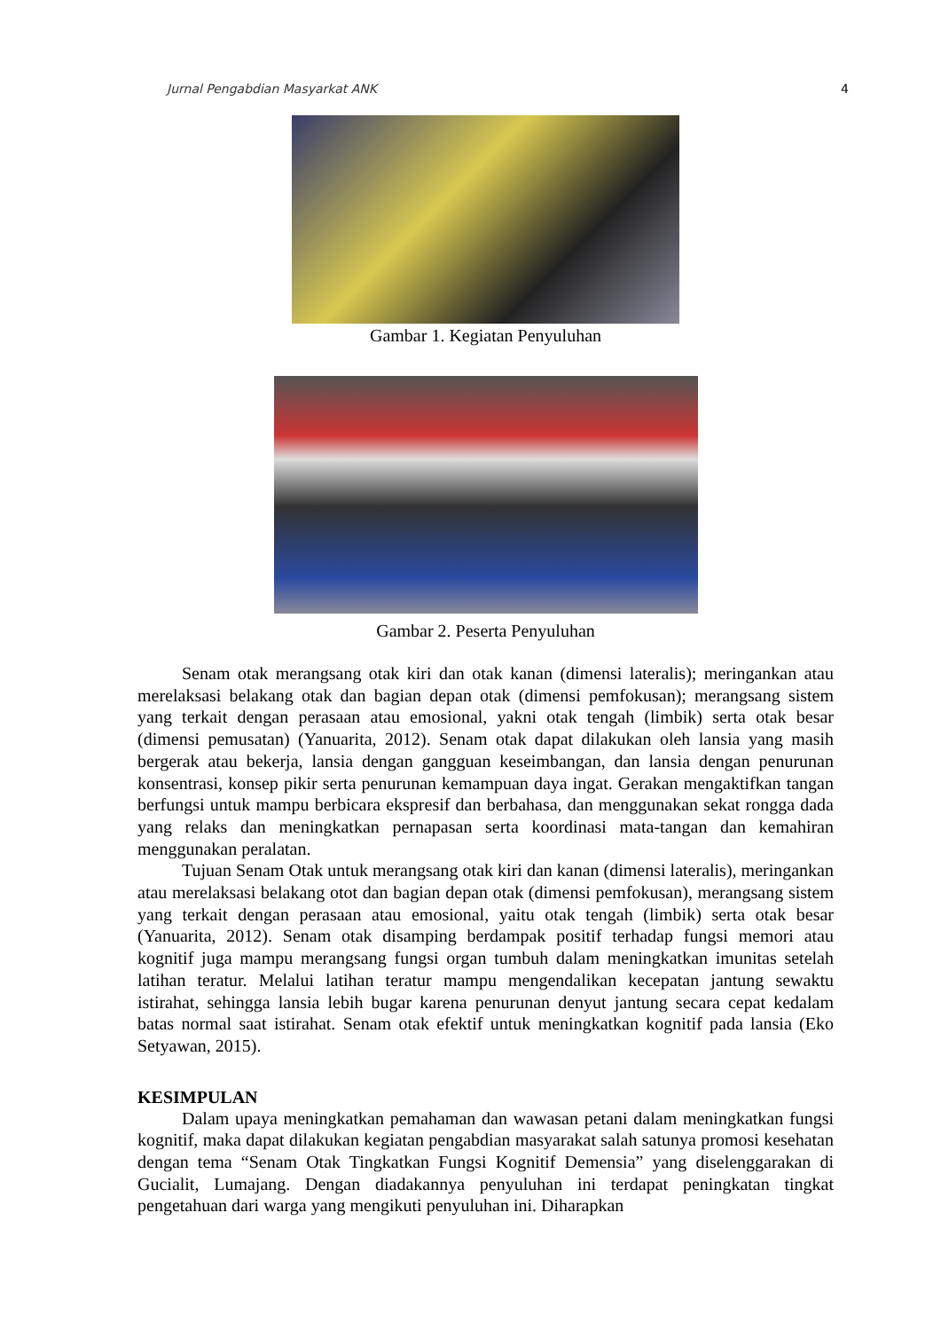Jurnal Pengabdian Masyarkat ANK 4
Gambar 1. Kegiatan Penyuluhan
Gambar 2. Peserta Penyuluhan
Senam otak merangsang otak kiri dan otak kanan (dimensi lateralis); meringankan atau merelaksasi belakang otak dan bagian depan otak (dimensi pemfokusan); merangsang sistem yang terkait dengan perasaan atau emosional, yakni otak tengah (limbik) serta otak besar (dimensi pemusatan) (Yanuarita, 2012). Senam otak dapat dilakukan oleh lansia yang masih bergerak atau bekerja, lansia dengan gangguan keseimbangan, dan lansia dengan penurunan konsentrasi, konsep pikir serta penurunan kemampuan daya ingat. Gerakan mengaktifkan tangan berfungsi untuk mampu berbicara ekspresif dan berbahasa, dan menggunakan sekat rongga dada yang relaks dan meningkatkan pernapasan serta koordinasi mata-tangan dan kemahiran menggunakan peralatan.
Tujuan Senam Otak untuk merangsang otak kiri dan kanan (dimensi lateralis), meringankan atau merelaksasi belakang otot dan bagian depan otak (dimensi pemfokusan), merangsang sistem yang terkait dengan perasaan atau emosional, yaitu otak tengah (limbik) serta otak besar (Yanuarita, 2012). Senam otak disamping berdampak positif terhadap fungsi memori atau kognitif juga mampu merangsang fungsi organ tumbuh dalam meningkatkan imunitas setelah latihan teratur. Melalui latihan teratur mampu mengendalikan kecepatan jantung sewaktu istirahat, sehingga lansia lebih bugar karena penurunan denyut jantung secara cepat kedalam batas normal saat istirahat. Senam otak efektif untuk meningkatkan kognitif pada lansia (Eko Setyawan, 2015).
KESIMPULAN
Dalam upaya meningkatkan pemahaman dan wawasan petani dalam meningkatkan fungsi kognitif, maka dapat dilakukan kegiatan pengabdian masyarakat salah satunya promosi kesehatan dengan tema “Senam Otak Tingkatkan Fungsi Kognitif Demensia” yang diselenggarakan di Gucialit, Lumajang. Dengan diadakannya penyuluhan ini terdapat peningkatan tingkat pengetahuan dari warga yang mengikuti penyuluhan ini. Diharapkan